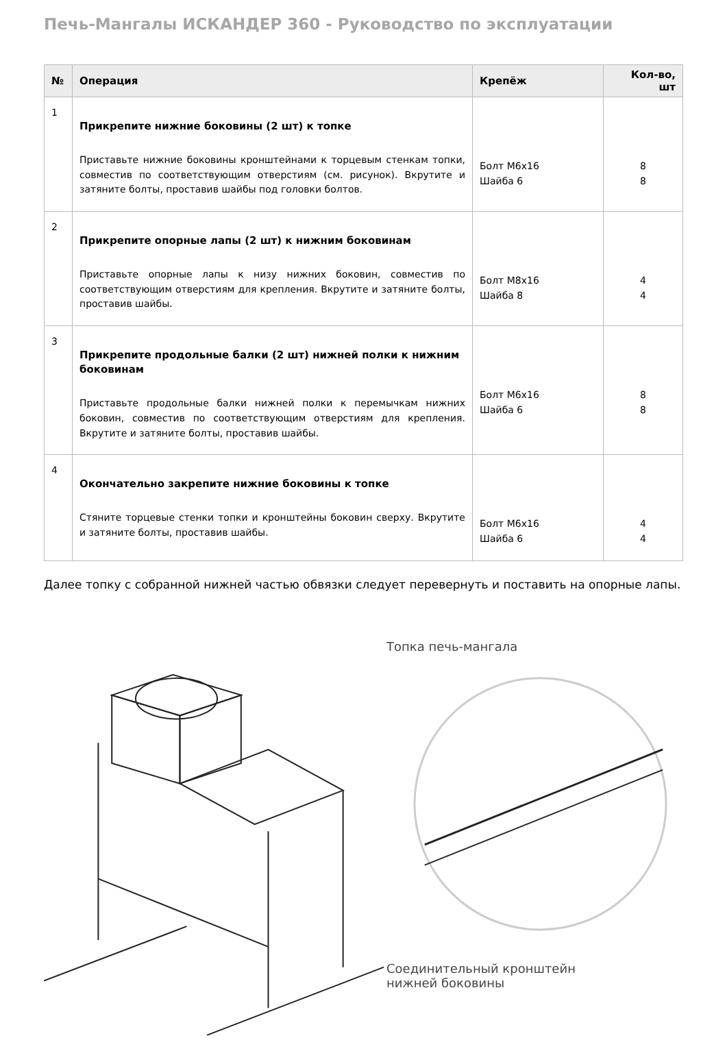Печь-Мангалы ИСКАНДЕР 360 - Руководство по эксплуатации
| № | Операция | Крепёж | Кол-во, шт |
| --- | --- | --- | --- |
| 1 | Прикрепите нижние боковины (2 шт) к топке Приставьте нижние боковины кронштейнами к торцевым стенкам топки, совместив по соответствующим отверстиям (см. рисунок). Вкрутите и затяните болты, проставив шайбы под головки болтов. | Болт М6х16 Шайба 6 | 8 8 |
| 2 | Прикрепите опорные лапы (2 шт) к нижним боковинам Приставьте опорные лапы к низу нижних боковин, совместив по соответствующим отверстиям для крепления. Вкрутите и затяните болты, проставив шайбы. | Болт М8х16 Шайба 8 | 4 4 |
| 3 | Прикрепите продольные балки (2 шт) нижней полки к нижним боковинам Приставьте продольные балки нижней полки к перемычкам нижних боковин, совместив по соответствующим отверстиям для крепления. Вкрутите и затяните болты, проставив шайбы. | Болт М6х16 Шайба 6 | 8 8 |
| 4 | Окончательно закрепите нижние боковины к топке Стяните торцевые стенки топки и кронштейны боковин сверху. Вкрутите и затяните болты, проставив шайбы. | Болт М6х16 Шайба 6 | 4 4 |
Далее топку с собранной нижней частью обвязки следует перевернуть и поставить на опорные лапы.
Топка печь-мангала
Соединительный кронштейн
нижней боковины